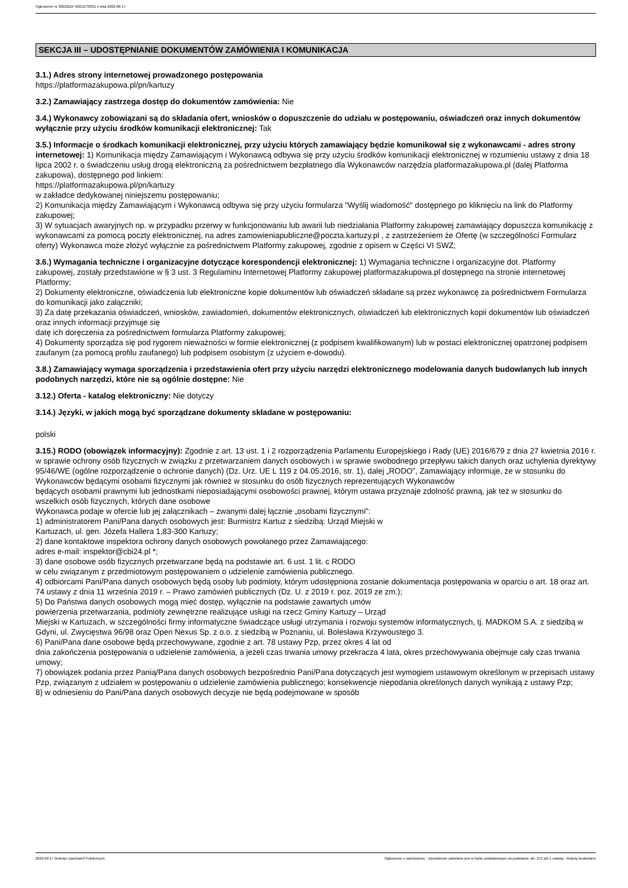Ogłoszenie nr 2022/BZP 00212793/01 z dnia 2022-06-17
SEKCJA III – UDOSTĘPNIANIE DOKUMENTÓW ZAMÓWIENIA I KOMUNIKACJA
3.1.) Adres strony internetowej prowadzonego postępowania
https://platformazakupowa.pl/pn/kartuzy
3.2.) Zamawiający zastrzega dostęp do dokumentów zamówienia: Nie
3.4.) Wykonawcy zobowiązani są do składania ofert, wniosków o dopuszczenie do udziału w postępowaniu, oświadczeń oraz innych dokumentów wyłącznie przy użyciu środków komunikacji elektronicznej: Tak
3.5.) Informacje o środkach komunikacji elektronicznej, przy użyciu których zamawiający będzie komunikował się z wykonawcami - adres strony internetowej: 1) Komunikacja między Zamawiającym i Wykonawcą odbywa się przy użyciu środków komunikacji elektronicznej w rozumieniu ustawy z dnia 18 lipca 2002 r. o świadczeniu usług drogą elektroniczną za pośrednictwem bezpłatnego dla Wykonawców narzędzia platformazakupowa.pl (dalej Platforma zakupowa), dostępnego pod linkiem:
https://platformazakupowa.pl/pn/kartuzy
w zakładce dedykowanej niniejszemu postępowaniu;
2) Komunikacja między Zamawiającym i Wykonawcą odbywa się przy użyciu formularza "Wyślij wiadomość" dostępnego po kliknięciu na link do Platformy zakupowej;
3) W sytuacjach awaryjnych np. w przypadku przerwy w funkcjonowaniu lub awarii lub niedziałania Platformy zakupowej zamawiający dopuszcza komunikację z wykonawcami za pomocą poczty elektronicznej, na adres zamowieniapubliczne@poczta.kartuzy.pl , z zastrzeżeniem że Ofertę (w szczególności Formularz oferty) Wykonawca może złożyć wyłącznie za pośrednictwem Platformy zakupowej, zgodnie z opisem w Części VI SWZ;
3.6.) Wymagania techniczne i organizacyjne dotyczące korespondencji elektronicznej: 1) Wymagania techniczne i organizacyjne dot. Platformy zakupowej, zostały przedstawione w § 3 ust. 3 Regulaminu Internetowej Platformy zakupowej platformazakupowa.pl dostępnego na stronie internetowej Platformy;
2) Dokumenty elektroniczne, oświadczenia lub elektroniczne kopie dokumentów lub oświadczeń składane są przez wykonawcę za pośrednictwem Formularza do komunikacji jako załączniki;
3) Za datę przekazania oświadczeń, wniosków, zawiadomień, dokumentów elektronicznych, oświadczeń lub elektronicznych kopii dokumentów lub oświadczeń oraz innych informacji przyjmuje się
datę ich doręczenia za pośrednictwem formularza Platformy zakupowej;
4) Dokumenty sporządza się pod rygorem nieważności w formie elektronicznej (z podpisem kwalifikowanym) lub w postaci elektronicznej opatrzonej podpisem zaufanym (za pomocą profilu zaufanego) lub podpisem osobistym (z użyciem e-dowodu).
3.8.) Zamawiający wymaga sporządzenia i przedstawienia ofert przy użyciu narzędzi elektronicznego modelowania danych budowlanych lub innych podobnych narzędzi, które nie są ogólnie dostępne: Nie
3.12.) Oferta - katalog elektroniczny: Nie dotyczy
3.14.) Języki, w jakich mogą być sporządzane dokumenty składane w postępowaniu:
polski
3.15.) RODO (obowiązek informacyjny): Zgodnie z art. 13 ust. 1 i 2 rozporządzenia Parlamentu Europejskiego i Rady (UE) 2016/679 z dnia 27 kwietnia 2016 r. w sprawie ochrony osób fizycznych w związku z przetwarzaniem danych osobowych i w sprawie swobodnego przepływu takich danych oraz uchylenia dyrektywy 95/46/WE (ogólne rozporządzenie o ochronie danych) (Dz. Urz. UE L 119 z 04.05.2016, str. 1), dalej „RODO”, Zamawiający informuje, że w stosunku do Wykonawców będącymi osobami fizycznymi jak również w stosunku do osób fizycznych reprezentujących Wykonawców
będących osobami prawnymi lub jednostkami nieposiadającymi osobowości prawnej, którym ustawa przyznaje zdolność prawną, jak też w stosunku do wszelkich osób fizycznych, których dane osobowe
Wykonawca podaje w ofercie lub jej załącznikach – zwanymi dalej łącznie „osobami fizycznymi”:
1) administratorem Pani/Pana danych osobowych jest: Burmistrz Kartuz z siedzibą: Urząd Miejski w
Kartuzach, ul. gen. Józefa Hallera 1,83-300 Kartuzy;
2) dane kontaktowe inspektora ochrony danych osobowych powołanego przez Zamawiającego:
adres e-mail: inspektor@cbi24.pl *;
3) dane osobowe osób fizycznych przetwarzane będą na podstawie art. 6 ust. 1 lit. c RODO
w celu związanym z przedmiotowym postępowaniem o udzielenie zamówienia publicznego.
4) odbiorcami Pani/Pana danych osobowych będą osoby lub podmioty, którym udostępniona zostanie dokumentacja postępowania w oparciu o art. 18 oraz art. 74 ustawy z dnia 11 września 2019 r. – Prawo zamówień publicznych (Dz. U. z 2019 r. poz. 2019 ze zm.);
5) Do Państwa danych osobowych mogą mieć dostęp, wyłącznie na podstawie zawartych umów
powierzenia przetwarzania, podmioty zewnętrzne realizujące usługi na rzecz Gminy Kartuzy – Urząd
Miejski w Kartuzach, w szczególności firmy informatyczne świadczące usługi utrzymania i rozwoju systemów informatycznych, tj. MADKOM S.A. z siedzibą w Gdyni, ul. Zwycięstwa 96/98 oraz Open Nexus Sp. z o.o. z siedzibą w Poznaniu, ul. Bolesława Krzywoustego 3.
6) Pani/Pana dane osobowe będą przechowywane, zgodnie z art. 78 ustawy Pzp, przez okres 4 lat od
dnia zakończenia postępowania o udzielenie zamówienia, a jeżeli czas trwania umowy przekracza 4 lata, okres przechowywania obejmuje cały czas trwania umowy;
7) obowiązek podania przez Panią/Pana danych osobowych bezpośrednio Pani/Pana dotyczących jest wymogiem ustawowym określonym w przepisach ustawy Pzp, związanym z udziałem w postępowaniu o udzielenie zamówienia publicznego; konsekwencje niepodania określonych danych wynikają z ustawy Pzp;
8) w odniesieniu do Pani/Pana danych osobowych decyzje nie będą podejmowane w sposób
2022-06-17 Biuletyn Zamówień Publicznych Ogłoszenie o zamówieniu - Zamówienie udzielane jest w trybie podstawowym na podstawie: art. 275 pkt 1 ustawy - Roboty budowlane